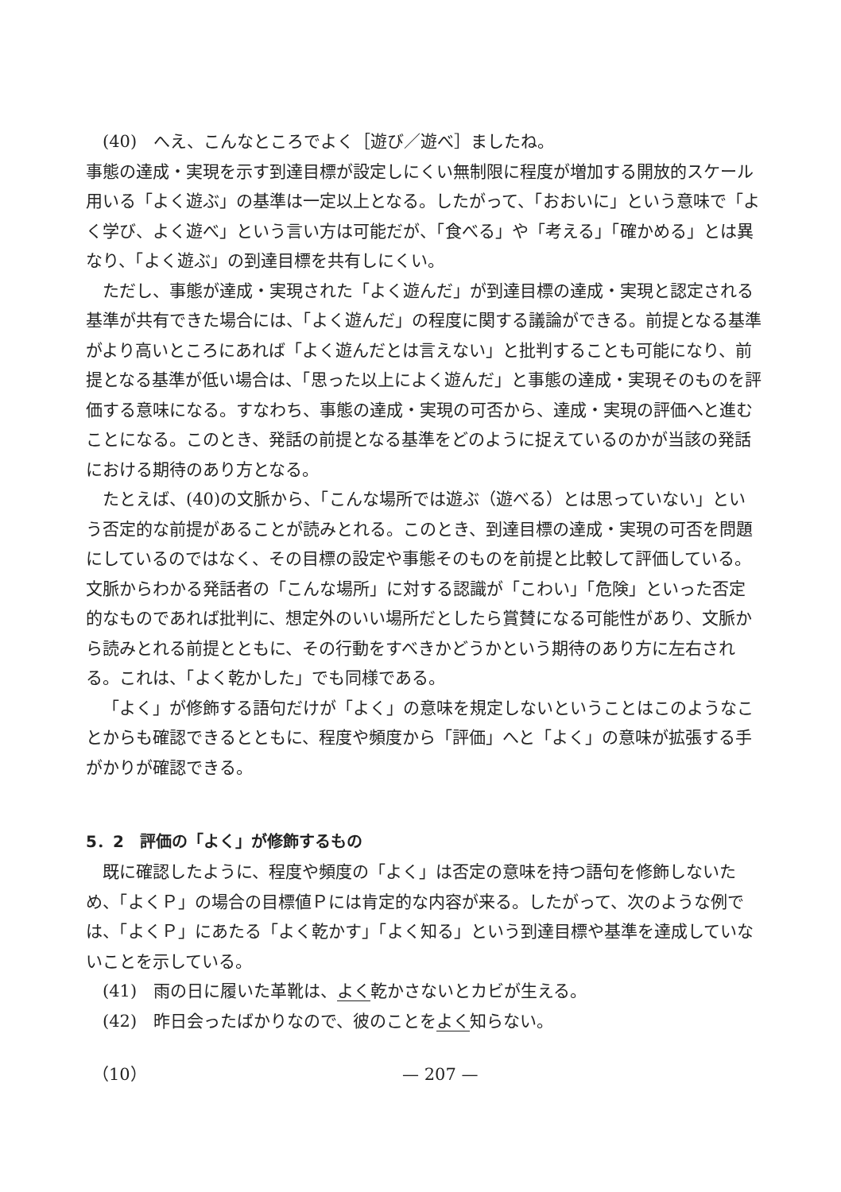(40)　へえ、こんなところでよく［遊び／遊べ］ましたね。
事態の達成・実現を示す到達目標が設定しにくい無制限に程度が増加する開放的スケール用いる「よく遊ぶ」の基準は一定以上となる。したがって、「おおいに」という意味で「よく学び、よく遊べ」という言い方は可能だが、「食べる」や「考える」「確かめる」とは異なり、「よく遊ぶ」の到達目標を共有しにくい。
ただし、事態が達成・実現された「よく遊んだ」が到達目標の達成・実現と認定される基準が共有できた場合には、「よく遊んだ」の程度に関する議論ができる。前提となる基準がより高いところにあれば「よく遊んだとは言えない」と批判することも可能になり、前提となる基準が低い場合は、「思った以上によく遊んだ」と事態の達成・実現そのものを評価する意味になる。すなわち、事態の達成・実現の可否から、達成・実現の評価へと進むことになる。このとき、発話の前提となる基準をどのように捉えているのかが当該の発話における期待のあり方となる。
たとえば、(40)の文脈から、「こんな場所では遊ぶ（遊べる）とは思っていない」という否定的な前提があることが読みとれる。このとき、到達目標の達成・実現の可否を問題にしているのではなく、その目標の設定や事態そのものを前提と比較して評価している。文脈からわかる発話者の「こんな場所」に対する認識が「こわい」「危険」といった否定的なものであれば批判に、想定外のいい場所だとしたら賞賛になる可能性があり、文脈から読みとれる前提とともに、その行動をすべきかどうかという期待のあり方に左右される。これは、「よく乾かした」でも同様である。
「よく」が修飾する語句だけが「よく」の意味を規定しないということはこのようなことからも確認できるとともに、程度や頻度から「評価」へと「よく」の意味が拡張する手がかりが確認できる。
5．2　評価の「よく」が修飾するもの
既に確認したように、程度や頻度の「よく」は否定の意味を持つ語句を修飾しないため、「よくＰ」の場合の目標値Ｐには肯定的な内容が来る。したがって、次のような例では、「よくＰ」にあたる「よく乾かす」「よく知る」という到達目標や基準を達成していないことを示している。
(41)　雨の日に履いた革靴は、よく乾かさないとカビが生える。
(42)　昨日会ったばかりなので、彼のことをよく知らない。
（10） — 207 —